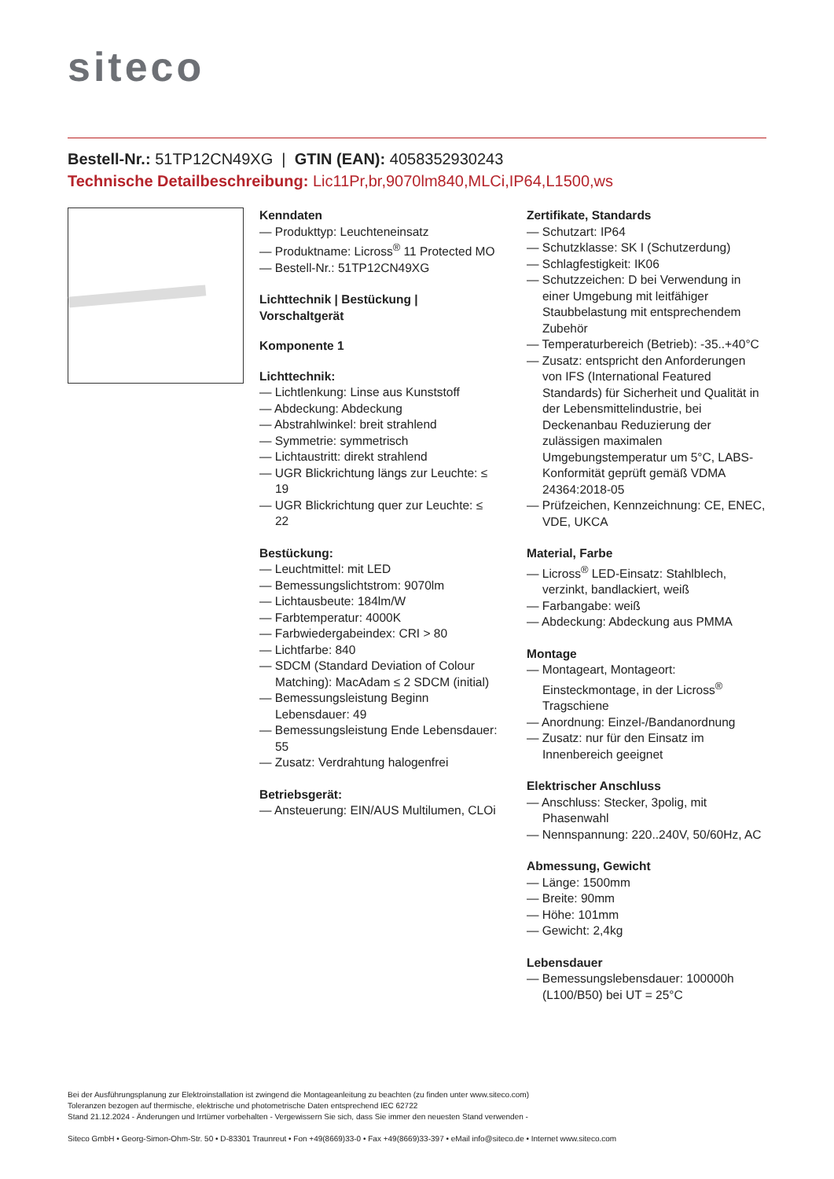siteco
Bestell-Nr.: 51TP12CN49XG | GTIN (EAN): 4058352930243
Technische Detailbeschreibung: Lic11Pr,br,9070lm840,MLCi,IP64,L1500,ws
Kenndaten
— Produkttyp: Leuchteneinsatz
— Produktname: Licross<sup>®</sup> 11 Protected MO
— Bestell-Nr.: 51TP12CN49XG
Lichttechnik | Bestückung | Vorschaltgerät
Komponente 1
Lichttechnik:
— Lichtlenkung: Linse aus Kunststoff
— Abdeckung: Abdeckung
— Abstrahlwinkel: breit strahlend
— Symmetrie: symmetrisch
— Lichtaustritt: direkt strahlend
— UGR Blickrichtung längs zur Leuchte: ≤ 19
— UGR Blickrichtung quer zur Leuchte: ≤ 22
Bestückung:
— Leuchtmittel: mit LED
— Bemessungslichtstrom: 9070lm
— Lichtausbeute: 184lm/W
— Farbtemperatur: 4000K
— Farbwiedergabeindex: CRI > 80
— Lichtfarbe: 840
— SDCM (Standard Deviation of Colour Matching): MacAdam ≤ 2 SDCM (initial)
— Bemessungsleistung Beginn Lebensdauer: 49
— Bemessungsleistung Ende Lebensdauer: 55
— Zusatz: Verdrahtung halogenfrei
Betriebsgerät:
— Ansteuerung: EIN/AUS Multilumen, CLOi
Zertifikate, Standards
— Schutzart: IP64
— Schutzklasse: SK I (Schutzerdung)
— Schlagfestigkeit: IK06
— Schutzzeichen: D bei Verwendung in einer Umgebung mit leitfähiger Staubbelastung mit entsprechendem Zubehör
— Temperaturbereich (Betrieb): -35..+40°C
— Zusatz: entspricht den Anforderungen von IFS (International Featured Standards) für Sicherheit und Qualität in der Lebensmittelindustrie, bei Deckenanbau Reduzierung der zulässigen maximalen Umgebungstemperatur um 5°C, LABS-Konformität geprüft gemäß VDMA 24364:2018-05
— Prüfzeichen, Kennzeichnung: CE, ENEC, VDE, UKCA
Material, Farbe
— Licross<sup>®</sup> LED-Einsatz: Stahlblech, verzinkt, bandlackiert, weiß
— Farbangabe: weiß
— Abdeckung: Abdeckung aus PMMA
Montage
— Montageart, Montageort: Einsteckmontage, in der Licross<sup>®</sup> Tragschiene
— Anordnung: Einzel-/Bandanordnung
— Zusatz: nur für den Einsatz im Innenbereich geeignet
Elektrischer Anschluss
— Anschluss: Stecker, 3polig, mit Phasenwahl
— Nennspannung: 220..240V, 50/60Hz, AC
Abmessung, Gewicht
— Länge: 1500mm
— Breite: 90mm
— Höhe: 101mm
— Gewicht: 2,4kg
Lebensdauer
— Bemessungslebensdauer: 100000h (L100/B50) bei UT = 25°C
Bei der Ausführungsplanung zur Elektroinstallation ist zwingend die Montageanleitung zu beachten (zu finden unter www.siteco.com)
Toleranzen bezogen auf thermische, elektrische und photometrische Daten entsprechend IEC 62722
Stand 21.12.2024 - Änderungen und Irrtümer vorbehalten - Vergewissern Sie sich, dass Sie immer den neuesten Stand verwenden -
Siteco GmbH • Georg-Simon-Ohm-Str. 50 • D-83301 Traunreut • Fon +49(8669)33-0 • Fax +49(8669)33-397 • eMail info@siteco.de • Internet www.siteco.com